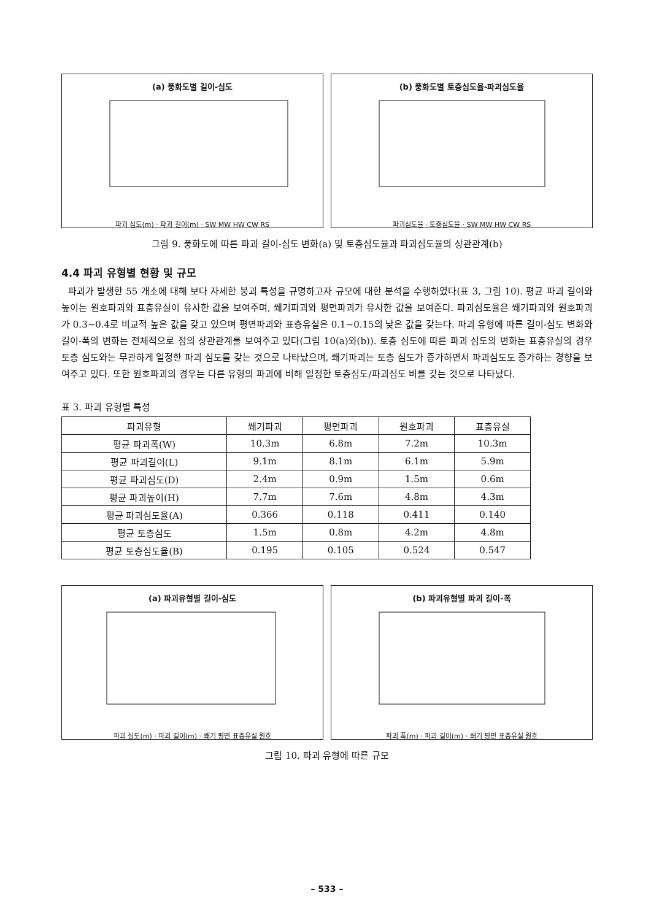(a) 풍화도별 길이-심도
파괴 심도(m) · 파괴 길이(m) · SW MW HW CW RS
(b) 풍화도별 토층심도율-파괴심도율
파괴심도율 · 토층심도율 · SW MW HW CW RS
그림 9. 풍화도에 따른 파괴 길이-심도 변화(a) 및 토층심도율과 파괴심도율의 상관관계(b)
4.4 파괴 유형별 현황 및 규모
파괴가 발생한 55 개소에 대해 보다 자세한 붕괴 특성을 규명하고자 규모에 대한 분석을 수행하였다(표 3, 그림 10). 평균 파괴 길이와 높이는 원호파괴와 표층유실이 유사한 값을 보여주며, 쐐기파괴와 평면파괴가 유사한 값을 보여준다. 파괴심도율은 쐐기파괴와 원호파괴가 0.3~0.4로 비교적 높은 값을 갖고 있으며 평면파괴와 표층유실은 0.1~0.15의 낮은 값을 갖는다. 파괴 유형에 따른 길이-심도 변화와 길이-폭의 변화는 전체적으로 정의 상관관계를 보여주고 있다(그림 10(a)와(b)). 토층 심도에 따른 파괴 심도의 변화는 표층유실의 경우 토층 심도와는 무관하게 일정한 파괴 심도를 갖는 것으로 나타났으며, 쐐기파괴는 토층 심도가 증가하면서 파괴심도도 증가하는 경향을 보여주고 있다. 또한 원호파괴의 경우는 다른 유형의 파괴에 비해 일정한 토층심도/파괴심도 비를 갖는 것으로 나타났다.
표 3. 파괴 유형별 특성
| 파괴유형 | 쐐기파괴 | 평면파괴 | 원호파괴 | 표층유실 |
| --- | --- | --- | --- | --- |
| 평균 파괴폭(W) | 10.3m | 6.8m | 7.2m | 10.3m |
| 평균 파괴길이(L) | 9.1m | 8.1m | 6.1m | 5.9m |
| 평균 파괴심도(D) | 2.4m | 0.9m | 1.5m | 0.6m |
| 평균 파괴높이(H) | 7.7m | 7.6m | 4.8m | 4.3m |
| 평균 파괴심도율(A) | 0.366 | 0.118 | 0.411 | 0.140 |
| 평균 토층심도 | 1.5m | 0.8m | 4.2m | 4.8m |
| 평균 토층심도율(B) | 0.195 | 0.105 | 0.524 | 0.547 |
(a) 파괴유형별 길이-심도
파괴 심도(m) · 파괴 길이(m) · 쐐기 평면 표층유실 원호
(b) 파괴유형별 파괴 길이-폭
파괴 폭(m) · 파괴 길이(m) · 쐐기 평면 표층유실 원호
그림 10. 파괴 유형에 따른 규모
– 533 –